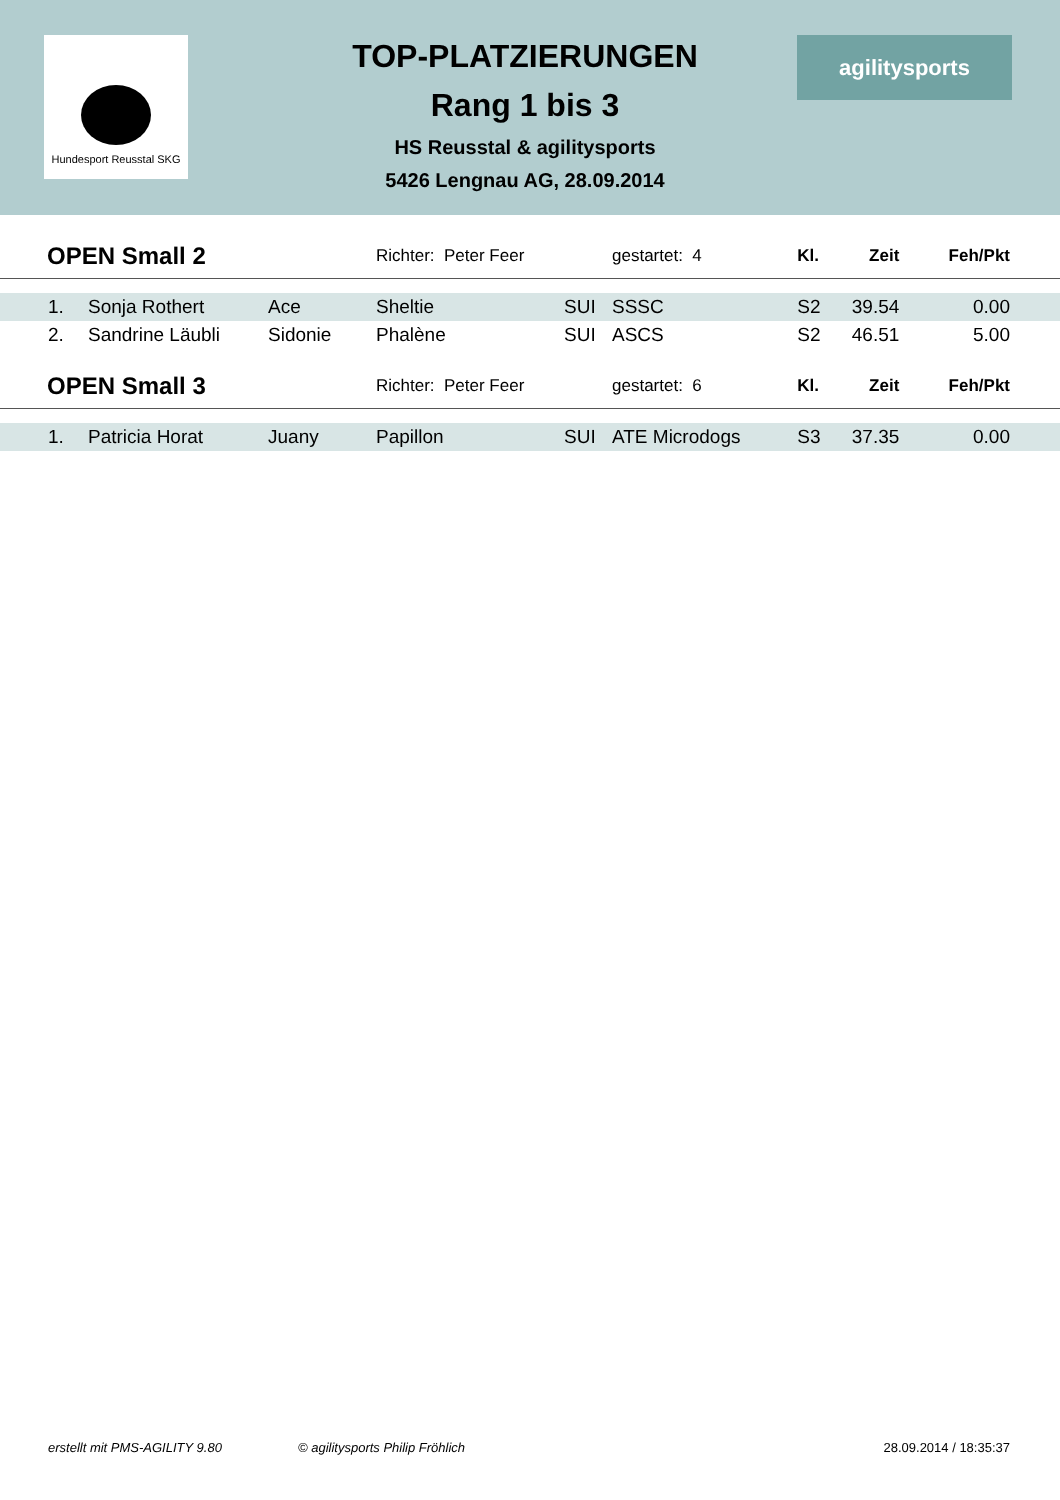Hundesport Reusstal SKG
TOP-PLATZIERUNGEN
Rang 1 bis 3
HS Reusstal & agilitysports
5426 Lengnau AG, 28.09.2014
agilitysports
| OPEN Small 2 | | | Richter: Peter Feer | | | gestartet: 4 | Kl. | Zeit | Feh/Pkt |
| 1. | Sonja Rothert | Ace | Sheltie | SUI | SSSC | | S2 | 39.54 | 0.00 |
| 2. | Sandrine Läubli | Sidonie | Phalène | SUI | ASCS | | S2 | 46.51 | 5.00 |
| OPEN Small 3 | | | Richter: Peter Feer | | | gestartet: 6 | Kl. | Zeit | Feh/Pkt |
| 1. | Patricia Horat | Juany | Papillon | SUI | ATE Microdogs | | S3 | 37.35 | 0.00 |
erstellt mit PMS-AGILITY 9.80 © agilitysports Philip Fröhlich 28.09.2014 / 18:35:37